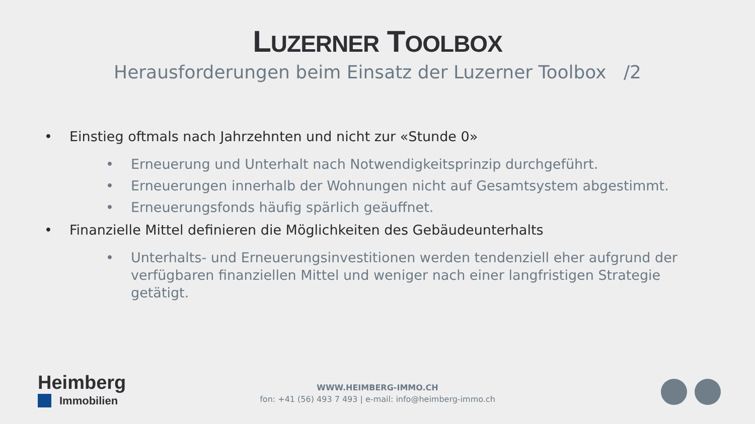LUZERNER TOOLBOX
Herausforderungen beim Einsatz der Luzerner Toolbox /2
• Einstieg oftmals nach Jahrzehnten und nicht zur «Stunde 0»
• Erneuerung und Unterhalt nach Notwendigkeitsprinzip durchgeführt.
• Erneuerungen innerhalb der Wohnungen nicht auf Gesamtsystem abgestimmt.
• Erneuerungsfonds häufig spärlich geäuffnet.
• Finanzielle Mittel definieren die Möglichkeiten des Gebäudeunterhalts
• Unterhalts- und Erneuerungsinvestitionen werden tendenziell eher aufgrund der verfügbaren finanziellen Mittel und weniger nach einer langfristigen Strategie getätigt.
Heimberg
Immobilien
WWW.HEIMBERG-IMMO.CH
fon: +41 (56) 493 7 493 | e-mail: info@heimberg-immo.ch